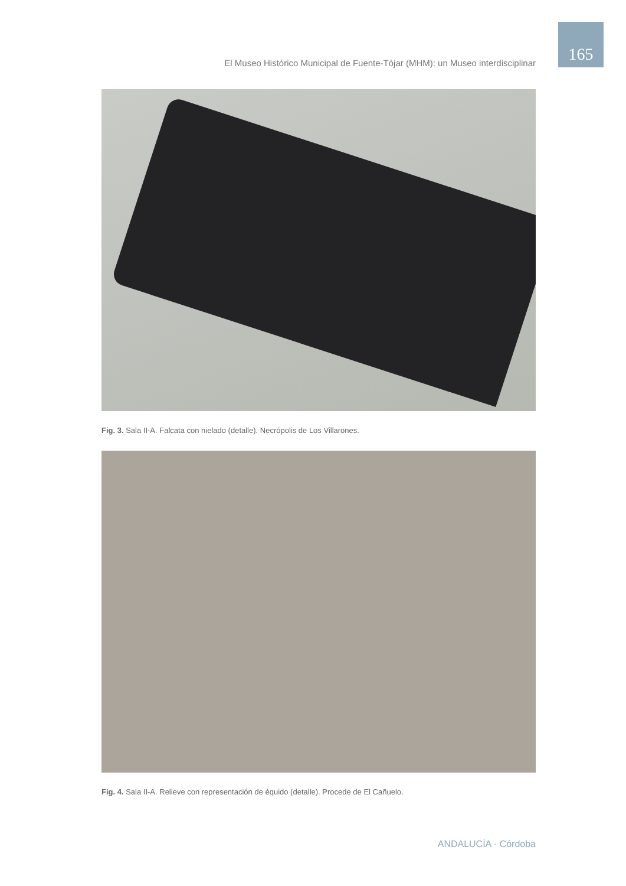El Museo Histórico Municipal de Fuente-Tójar (MHM): un Museo interdisciplinar
165
Fig. 3. Sala II-A. Falcata con nielado (detalle). Necrópolis de Los Villarones.
Fig. 4. Sala II-A. Relieve con representación de équido (detalle). Procede de El Cañuelo.
ANDALUCÍA · Córdoba